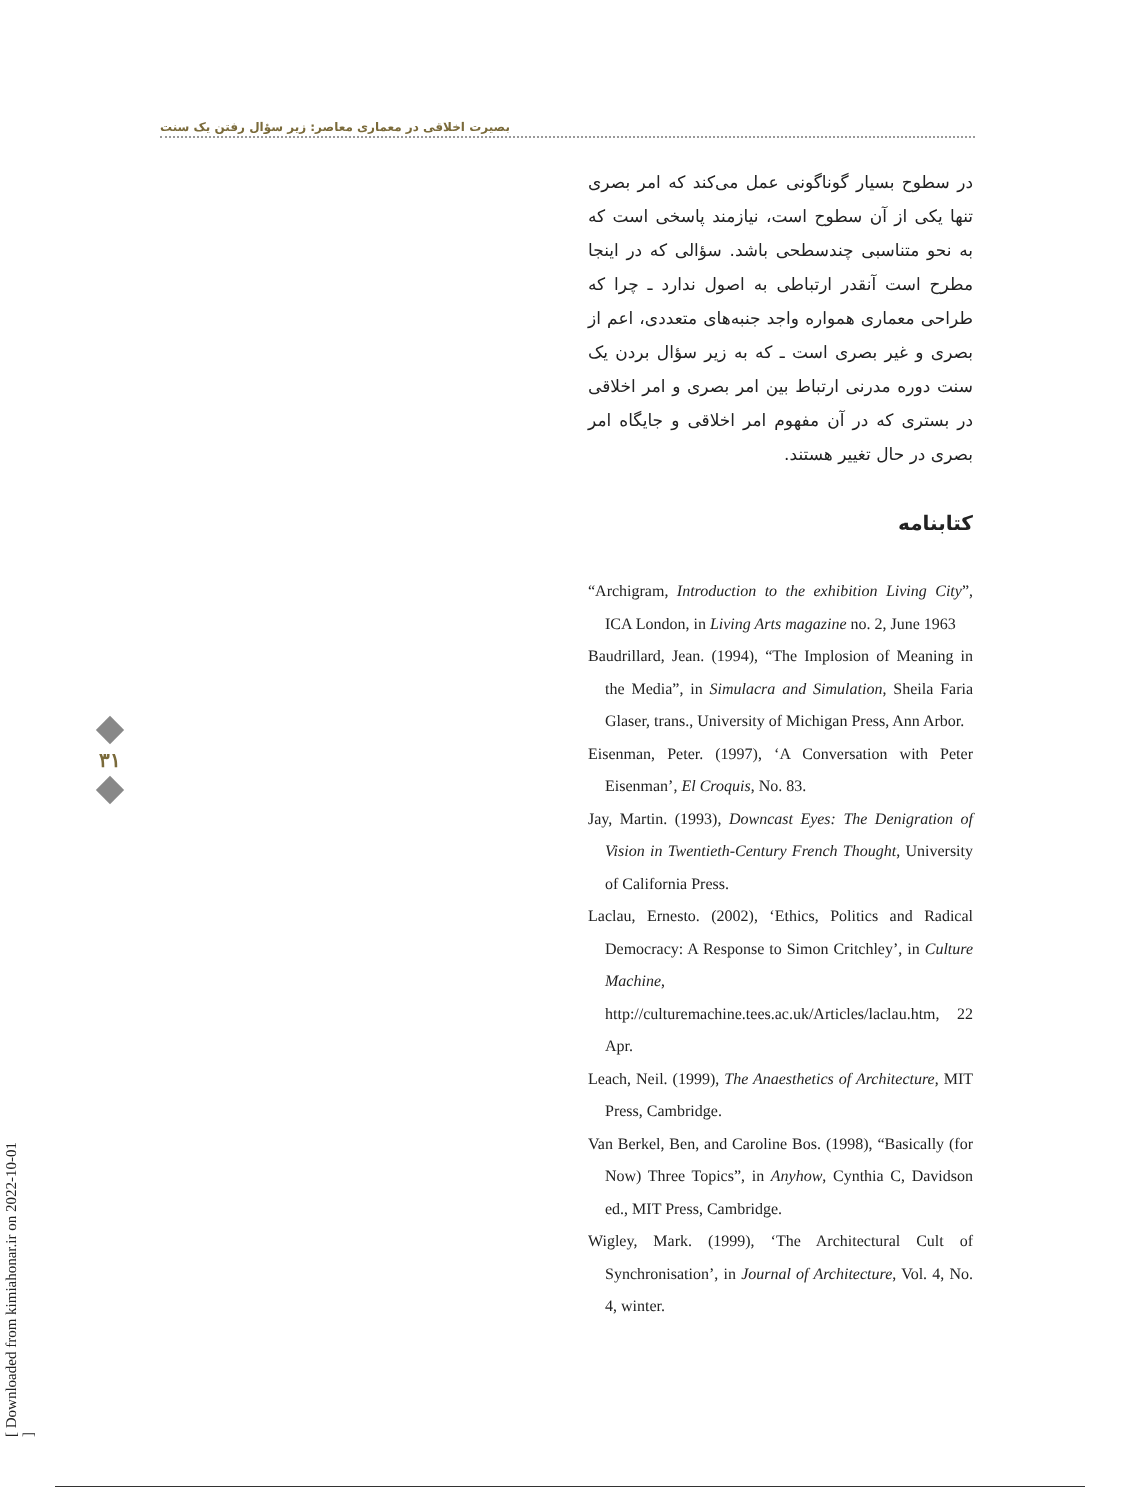بصیرت اخلاقی در معماری معاصر: زیر سؤال رفتن یک سنت
در سطوح بسیار گوناگونی عمل می‌کند که امر بصری تنها یکی از آن سطوح است، نیازمند پاسخی است که به نحو متناسبی چندسطحی باشد. سؤالی که در اینجا مطرح است آنقدر ارتباطی به اصول ندارد ـ چرا که طراحی معماری همواره واجد جنبه‌های متعددی، اعم از بصری و غیر بصری است ـ که به زیر سؤال بردن یک سنت دوره مدرنی ارتباط بین امر بصری و امر اخلاقی در بستری که در آن مفهوم امر اخلاقی و جایگاه امر بصری در حال تغییر هستند.
کتابنامه
“Archigram, Introduction to the exhibition Living City”, ICA London, in Living Arts magazine no. 2, June 1963
Baudrillard, Jean. (1994), “The Implosion of Meaning in the Media”, in Simulacra and Simulation, Sheila Faria Glaser, trans., University of Michigan Press, Ann Arbor.
Eisenman, Peter. (1997), ‘A Conversation with Peter Eisenman’, El Croquis, No. 83.
Jay, Martin. (1993), Downcast Eyes: The Denigration of Vision in Twentieth-Century French Thought, University of California Press.
Laclau, Ernesto. (2002), ‘Ethics, Politics and Radical Democracy: A Response to Simon Critchley’, in Culture Machine, http://culturemachine.tees.ac.uk/Articles/laclau.htm, 22 Apr.
Leach, Neil. (1999), The Anaesthetics of Architecture, MIT Press, Cambridge.
Van Berkel, Ben, and Caroline Bos. (1998), “Basically (for Now) Three Topics”, in Anyhow, Cynthia C, Davidson ed., MIT Press, Cambridge.
Wigley, Mark. (1999), ‘The Architectural Cult of Synchronisation’, in Journal of Architecture, Vol. 4, No. 4, winter.
۳۱
[ Downloaded from kimiahonar.ir on 2022-10-01 ]